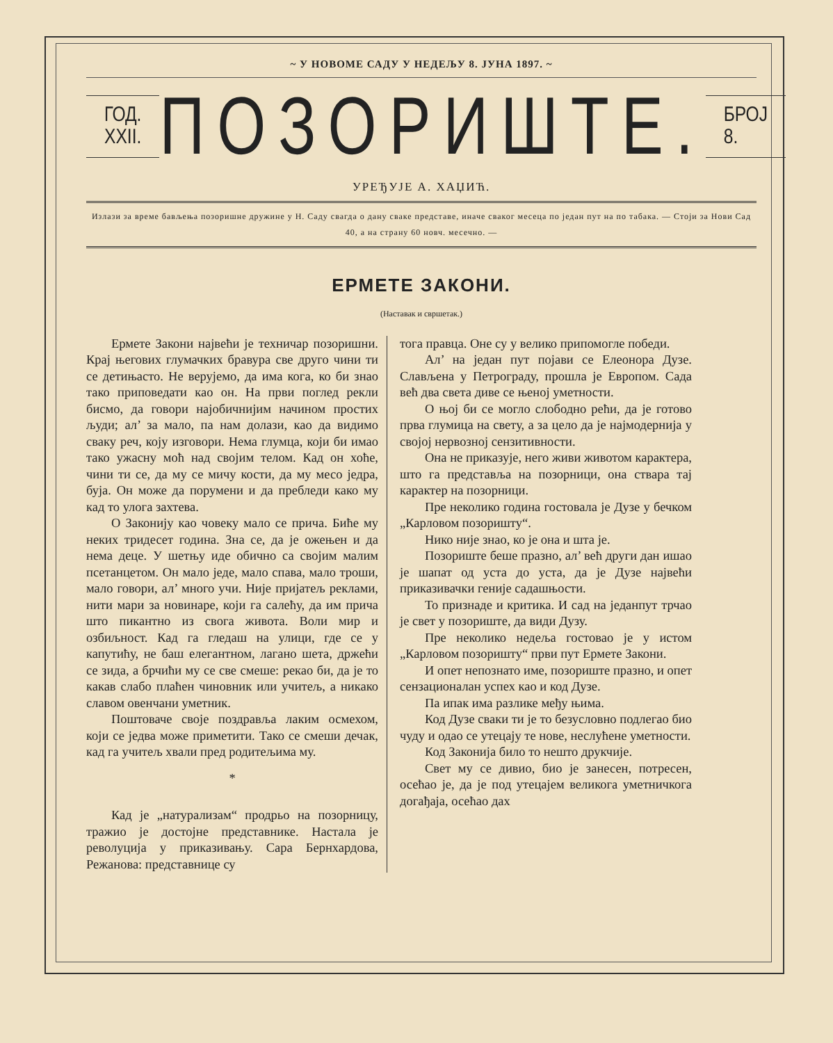~ У НОВОМЕ САДУ У НЕДЕЉУ 8. ЈУНА 1897. ~
ГОД. XXII.
ПОЗОРИШТЕ.
БРОЈ 8.
УРЕЂУЈЕ А. ХАЏИЋ.
Излази за време бављења позоришне дружине у Н. Саду свагда о дану сваке представе, иначе сваког месеца по један пут на по табака. — Стоји за Нови Сад 40, а на страну 60 новч. месечно. —
ЕРМЕТЕ ЗАКОНИ.
(Наставак и свршетак.)
Ермете Закони највећи је техничар позоришни. Крај његових глумачких бравура све друго чини ти се детињасто. Не верујемо, да има кога, ко би знао тако приповедати као он. На први поглед рекли бисмо, да говори најобичнијим начином простих људи; ал’ за мало, па нам долази, као да видимо сваку реч, коју изговори. Нема глумца, који би имао тако ужасну моћ над својим телом. Кад он хоће, чини ти се, да му се мичу кости, да му месо једра, буја. Он може да порумени и да пребледи како му кад то улога захтева.
О Законију као човеку мало се прича. Биће му неких тридесет година. Зна се, да је ожењен и да нема деце. У шетњу иде обично са својим малим псетанцетом. Он мало једе, мало спава, мало троши, мало говори, ал’ много учи. Није пријатељ реклами, нити мари за новинаре, који га салећу, да им прича што пикантно из свога живота. Воли мир и озбиљност. Кад га гледаш на улици, где се у капутићу, не баш елегантном, лагано шета, држећи се зида, а брчићи му се све смеше: рекао би, да је то какав слабо плаћен чиновник или учитељ, а никако славом овенчани уметник.
Поштоваче своје поздравља лаким осмехом, који се једва може приметити. Тако се смеши дечак, кад га учитељ хвали пред родитељима му.
*
Кад је „натурализам“ продрьо на позорницу, тражио је достојне представнике. Настала је револуција у приказивању. Сара Бернхардова, Режанова: представнице су
тога правца. Оне су у велико припомогле победи.
Ал’ на један пут појави се Елеонора Дузе. Слављена у Петрограду, прошла је Европом. Сада већ два света диве се њеној уметности.
О њој би се могло слободно рећи, да је готово прва глумица на свету, а за цело да је најмодернија у својој нервозној сензитивности.
Она не приказује, него живи животом карактера, што га представља на позорници, она ствара тај карактер на позорници.
Пре неколико година гостовала је Дузе у бечком „Карловом позоришту“.
Нико није знао, ко је она и шта је.
Позориште беше празно, ал’ већ други дан ишао је шапат од уста до уста, да је Дузе највећи приказивачки геније садашњости.
То признаде и критика. И сад на једанпут трчао је свет у позориште, да види Дузу.
Пре неколико недеља гостовао је у истом „Карловом позоришту“ први пут Ермете Закони.
И опет непознато име, позориште празно, и опет сензационалан успех као и код Дузе.
Па ипак има разлике међу њима.
Код Дузе сваки ти је то безусловно подлегао био чуду и одао се утецају те нове, неслућене уметности.
Код Законија било то нешто друкчије.
Свет му се дивио, био је занесен, потресен, осећао је, да је под утецајем великога уметничкога догађаја, осећао дах